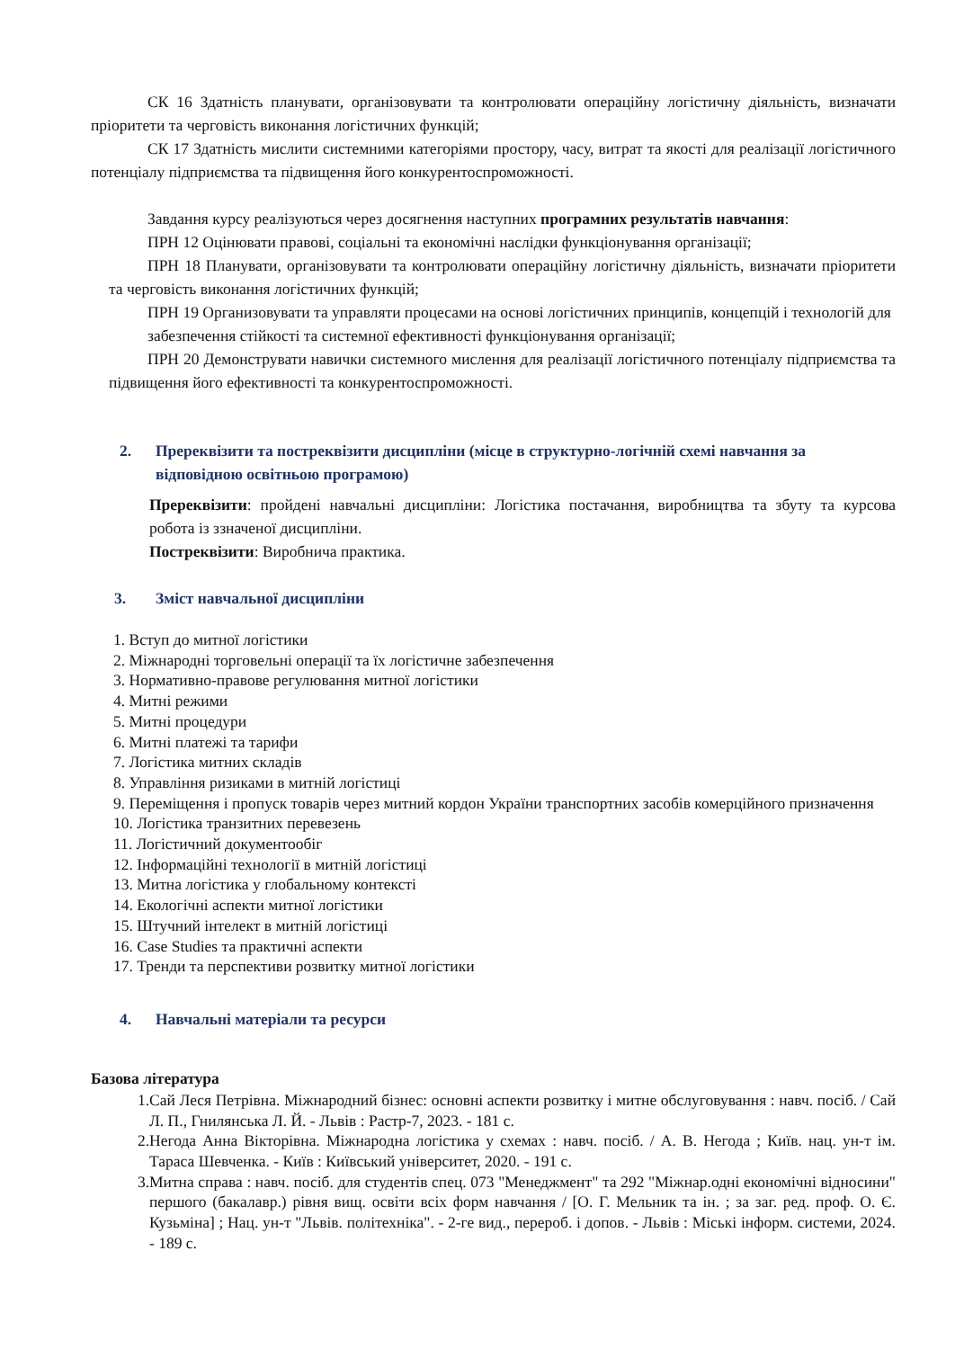СК 16 Здатність планувати, організовувати та контролювати операційну логістичну діяльність, визначати пріоритети та черговість виконання логістичних функцій;
СК 17 Здатність мислити системними категоріями простору, часу, витрат та якості для реалізації логістичного потенціалу підприємства та підвищення його конкурентоспроможності.
Завдання курсу реалізуються через досягнення наступних програмних результатів навчання:
ПРН 12 Оцінювати правові, соціальні та економічні наслідки функціонування організації;
ПРН 18 Планувати, організовувати та контролювати операційну логістичну діяльність, визначати пріоритети та черговість виконання логістичних функцій;
ПРН 19 Организовувати та управляти процесами на основі логістичних принципів, концепцій і технологій для забезпечення стійкості та системної ефективності функціонування організації;
ПРН 20 Демонструвати навички системного мислення для реалізації логістичного потенціалу підприємства та підвищення його ефективності та конкурентоспроможності.
2. Пререквізити та постреквізити дисципліни (місце в структурно-логічній схемі навчання за відповідною освітньою програмою)
Пререквізити: пройдені навчальні дисципліни: Логістика постачання, виробництва та збуту та курсова робота із ззначеної дисципліни.
Постреквізити: Виробнича практика.
3. Зміст навчальної дисципліни
1. Вступ до митної логістики
2. Міжнародні торговельні операції та їх логістичне забезпечення
3. Нормативно-правове регулювання митної логістики
4. Митні режими
5. Митні процедури
6. Митні платежі та тарифи
7. Логістика митних складів
8. Управління ризиками в митній логістиці
9. Переміщення і пропуск товарів через митний кордон України транспортних засобів комерційного призначення
10. Логістика транзитних перевезень
11. Логістичний документообіг
12. Інформаційні технології в митній логістиці
13. Митна логістика у глобальному контексті
14. Екологічні аспекти митної логістики
15. Штучний інтелект в митній логістиці
16. Case Studies та практичні аспекти
17. Тренди та перспективи розвитку митної логістики
4. Навчальні матеріали та ресурси
Базова література
1. Сай Леся Петрівна. Міжнародний бізнес: основні аспекти розвитку і митне обслуговування : навч. посіб. / Сай Л. П., Гнилянська Л. Й. - Львів : Растр-7, 2023. - 181 с.
2. Негода Анна Вікторівна. Міжнародна логістика у схемах : навч. посіб. / А. В. Негода ; Київ. нац. ун-т ім. Тараса Шевченка. - Київ : Київський університет, 2020. - 191 с.
3. Митна справа : навч. посіб. для студентів спец. 073 "Менеджмент" та 292 "Міжнар.одні економічні відносини" першого (бакалавр.) рівня вищ. освіти всіх форм навчання / [О. Г. Мельник та ін. ; за заг. ред. проф. О. Є. Кузьміна] ; Нац. ун-т "Львів. політехніка". - 2-ге вид., перероб. і допов. - Львів : Міські інформ. системи, 2024. - 189 с.